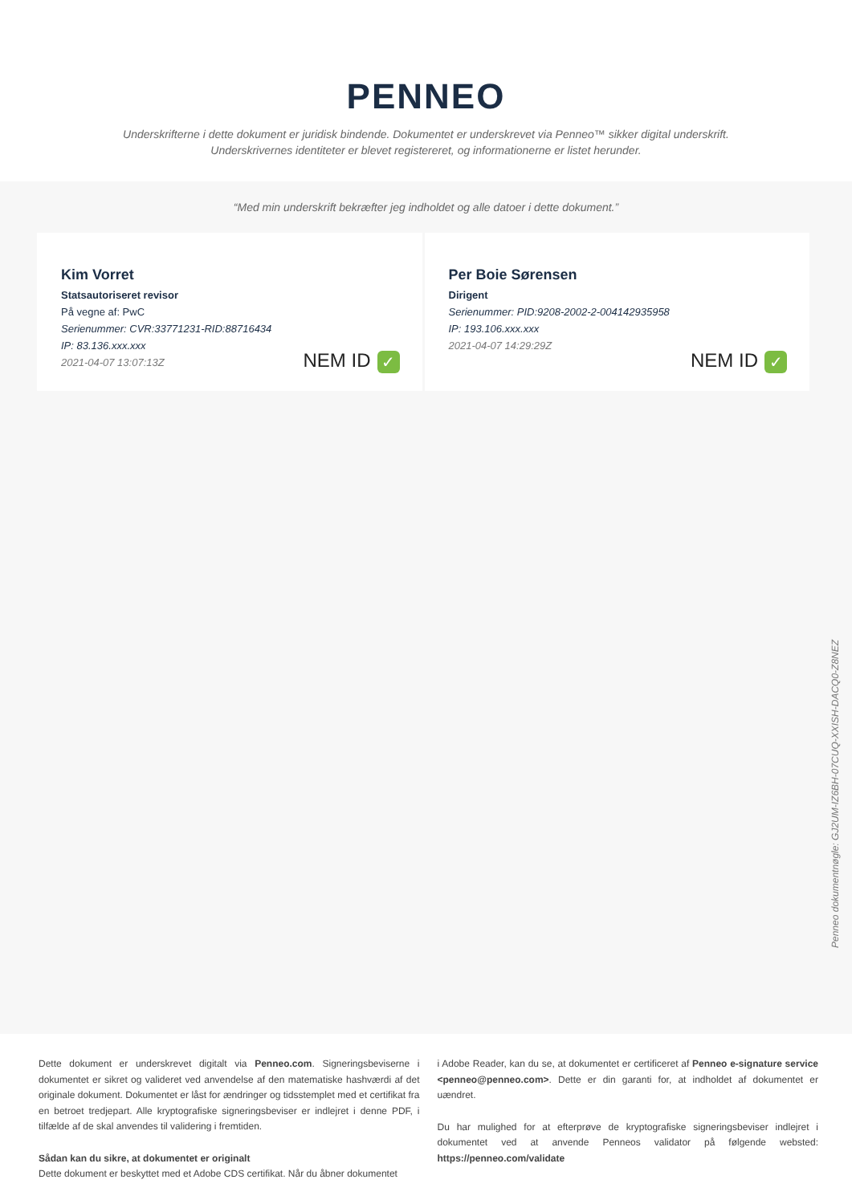PENNEO
Underskrifterne i dette dokument er juridisk bindende. Dokumentet er underskrevet via Penneo™ sikker digital underskrift.
Underskrivernes identiteter er blevet registereret, og informationerne er listet herunder.
“Med min underskrift bekræfter jeg indholdet og alle datoer i dette dokument.”
Kim Vorret
Statsautoriseret revisor
På vegne af: PwC
Serienummer: CVR:33771231-RID:88716434
IP: 83.136.xxx.xxx
2021-04-07 13:07:13Z
NEM ID ✓
Per Boie Sørensen
Dirigent
Serienummer: PID:9208-2002-2-004142935958
IP: 193.106.xxx.xxx
2021-04-07 14:29:29Z
NEM ID ✓
Penneo dokumentnøgle: GJ2UM-IZ6BH-07CUQ-XXISH-DACQ0-Z8NEZ
Dette dokument er underskrevet digitalt via Penneo.com. Signeringsbeviserne i dokumentet er sikret og valideret ved anvendelse af den matematiske hashværdi af det originale dokument. Dokumentet er låst for ændringer og tidsstemplet med et certifikat fra en betroet tredjepart. Alle kryptografiske signeringsbeviser er indlejret i denne PDF, i tilfælde af de skal anvendes til validering i fremtiden.
Sådan kan du sikre, at dokumentet er originalt
Dette dokument er beskyttet med et Adobe CDS certifikat. Når du åbner dokumentet
i Adobe Reader, kan du se, at dokumentet er certificeret af Penneo e-signature service <penneo@penneo.com>. Dette er din garanti for, at indholdet af dokumentet er uændret.
Du har mulighed for at efterprøve de kryptografiske signeringsbeviser indlejret i dokumentet ved at anvende Penneos validator på følgende websted: https://penneo.com/validate